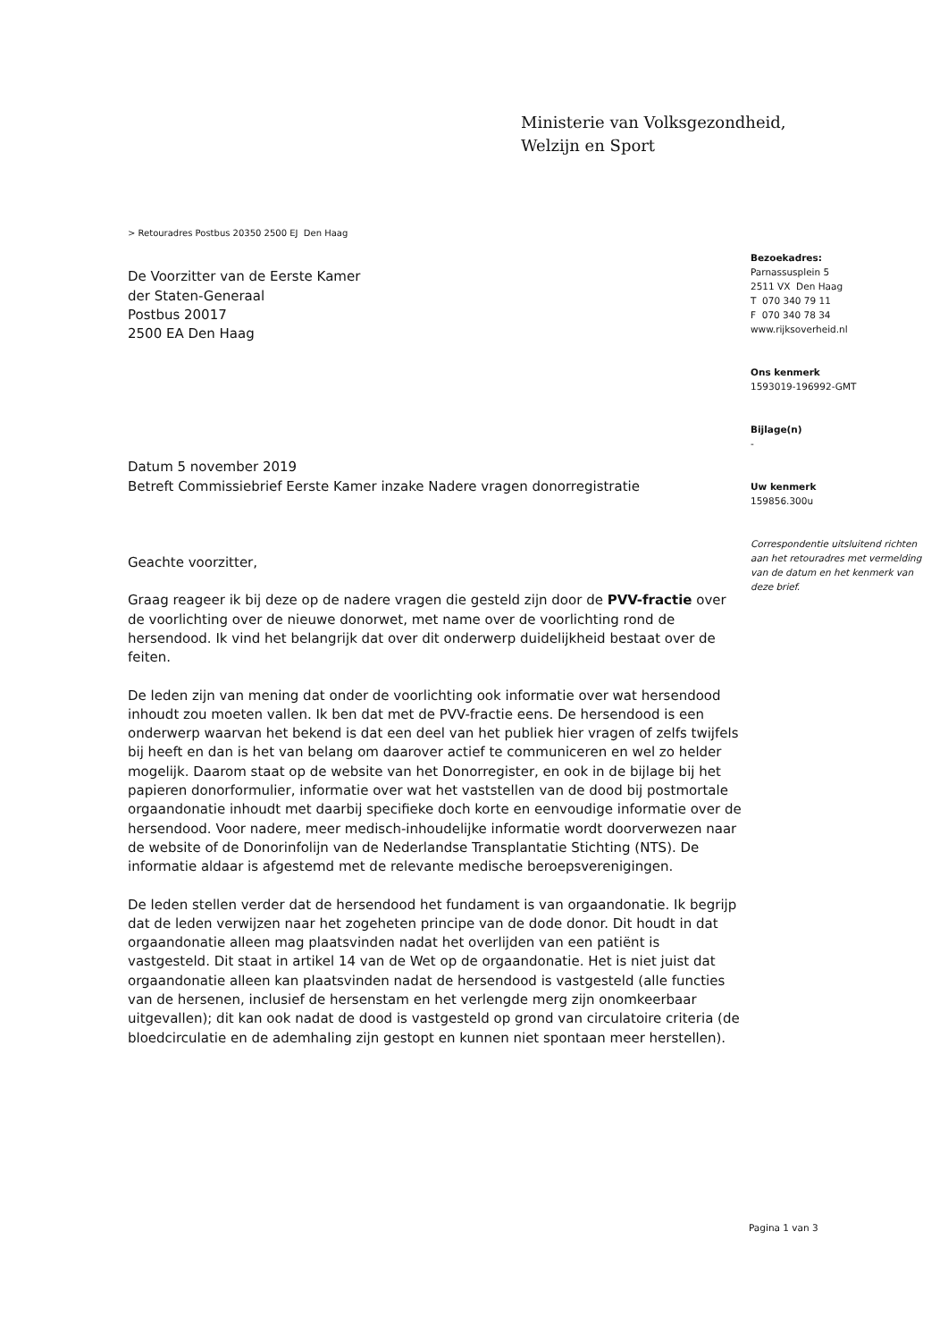Ministerie van Volksgezondheid,
Welzijn en Sport
> Retouradres Postbus 20350 2500 EJ Den Haag
De Voorzitter van de Eerste Kamer
der Staten-Generaal
Postbus 20017
2500 EA Den Haag
Datum 5 november 2019
Betreft Commissiebrief Eerste Kamer inzake Nadere vragen donorregistratie
Geachte voorzitter,
Graag reageer ik bij deze op de nadere vragen die gesteld zijn door de PVV-fractie over de voorlichting over de nieuwe donorwet, met name over de voorlichting rond de hersendood. Ik vind het belangrijk dat over dit onderwerp duidelijkheid bestaat over de feiten.
De leden zijn van mening dat onder de voorlichting ook informatie over wat hersendood inhoudt zou moeten vallen. Ik ben dat met de PVV-fractie eens. De hersendood is een onderwerp waarvan het bekend is dat een deel van het publiek hier vragen of zelfs twijfels bij heeft en dan is het van belang om daarover actief te communiceren en wel zo helder mogelijk. Daarom staat op de website van het Donorregister, en ook in de bijlage bij het papieren donorformulier, informatie over wat het vaststellen van de dood bij postmortale orgaandonatie inhoudt met daarbij specifieke doch korte en eenvoudige informatie over de hersendood. Voor nadere, meer medisch-inhoudelijke informatie wordt doorverwezen naar de website of de Donorinfolijn van de Nederlandse Transplantatie Stichting (NTS). De informatie aldaar is afgestemd met de relevante medische beroepsverenigingen.
De leden stellen verder dat de hersendood het fundament is van orgaandonatie. Ik begrijp dat de leden verwijzen naar het zogeheten principe van de dode donor. Dit houdt in dat orgaandonatie alleen mag plaatsvinden nadat het overlijden van een patiënt is vastgesteld. Dit staat in artikel 14 van de Wet op de orgaandonatie. Het is niet juist dat orgaandonatie alleen kan plaatsvinden nadat de hersendood is vastgesteld (alle functies van de hersenen, inclusief de hersenstam en het verlengde merg zijn onomkeerbaar uitgevallen); dit kan ook nadat de dood is vastgesteld op grond van circulatoire criteria (de bloedcirculatie en de ademhaling zijn gestopt en kunnen niet spontaan meer herstellen).
Bezoekadres:
Parnassusplein 5
2511 VX Den Haag
T 070 340 79 11
F 070 340 78 34
www.rijksoverheid.nl
Ons kenmerk
1593019-196992-GMT
Bijlage(n)
-
Uw kenmerk
159856.300u
Correspondentie uitsluitend richten aan het retouradres met vermelding van de datum en het kenmerk van deze brief.
Pagina 1 van 3